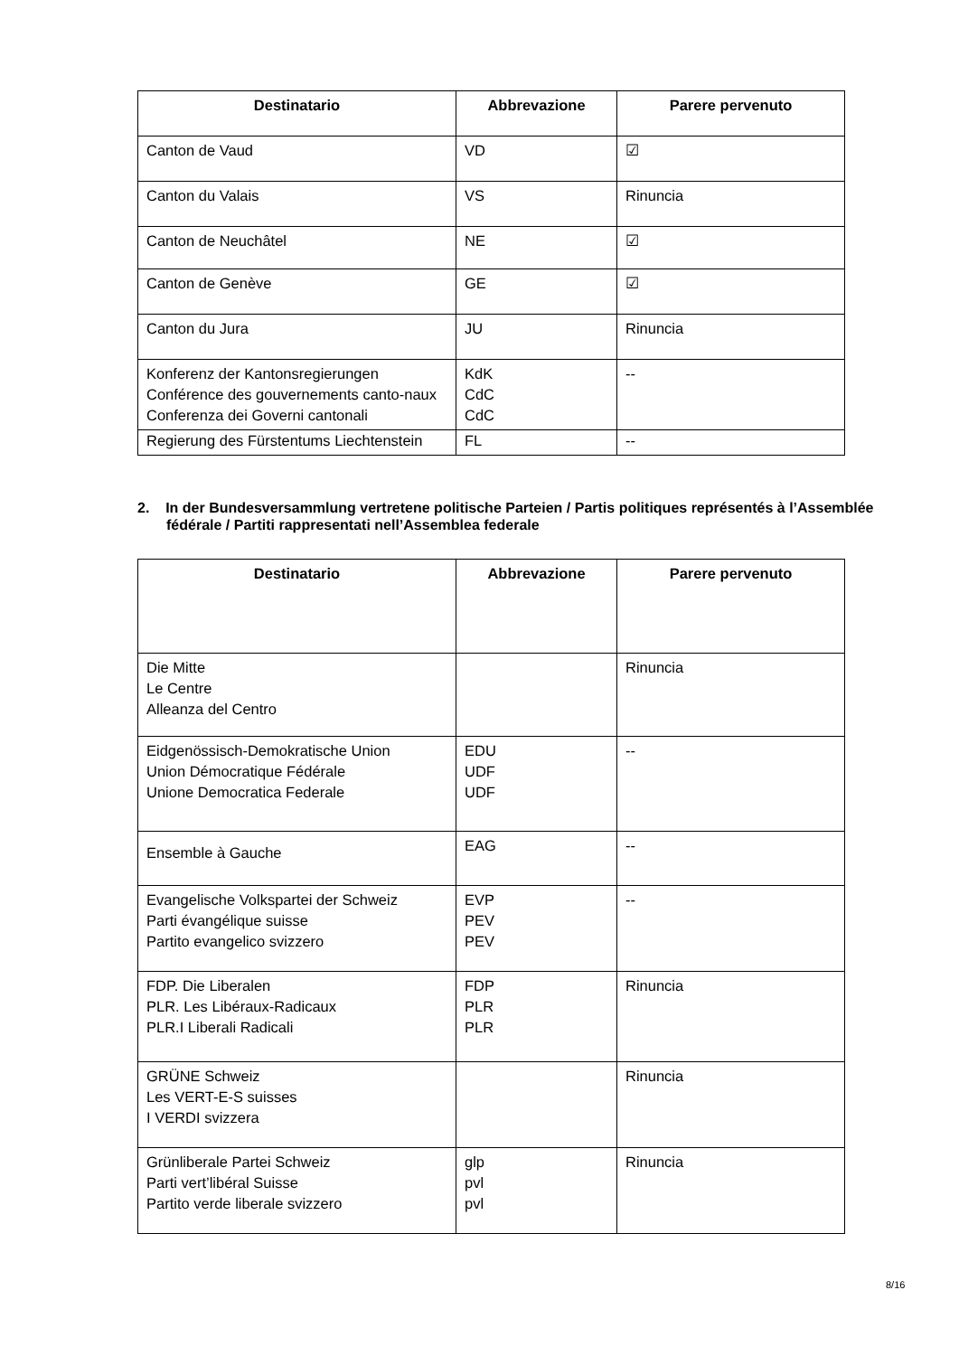| Destinatario | Abbrevazione | Parere pervenuto |
| --- | --- | --- |
| Canton de Vaud | VD | ☑ |
| Canton du Valais | VS | Rinuncia |
| Canton de Neuchâtel | NE | ☑ |
| Canton de Genève | GE | ☑ |
| Canton du Jura | JU | Rinuncia |
| Konferenz der Kantonsregierungen Conférence des gouvernements canto-naux Conferenza dei Governi cantonali | KdK CdC CdC | -- |
| Regierung des Fürstentums Liechtenstein | FL | -- |
2. In der Bundesversammlung vertretene politische Parteien / Partis politiques représentés à l’Assemblée fédérale / Partiti rappresentati nell’Assemblea federale
| Destinatario | Abbrevazione | Parere pervenuto |
| --- | --- | --- |
| Die Mitte Le Centre Alleanza del Centro | | Rinuncia |
| Eidgenössisch-Demokratische Union Union Démocratique Fédérale Unione Democratica Federale | EDU UDF UDF | -- |
| Ensemble à Gauche | EAG | -- |
| Evangelische Volkspartei der Schweiz Parti évangélique suisse Partito evangelico svizzero | EVP PEV PEV | -- |
| FDP. Die Liberalen PLR. Les Libéraux-Radicaux PLR.I Liberali Radicali | FDP PLR PLR | Rinuncia |
| GRÜNE Schweiz Les VERT-E-S suisses I VERDI svizzera | | Rinuncia |
| Grünliberale Partei Schweiz Parti vert’libéral Suisse Partito verde liberale svizzero | glp pvl pvl | Rinuncia |
8/16